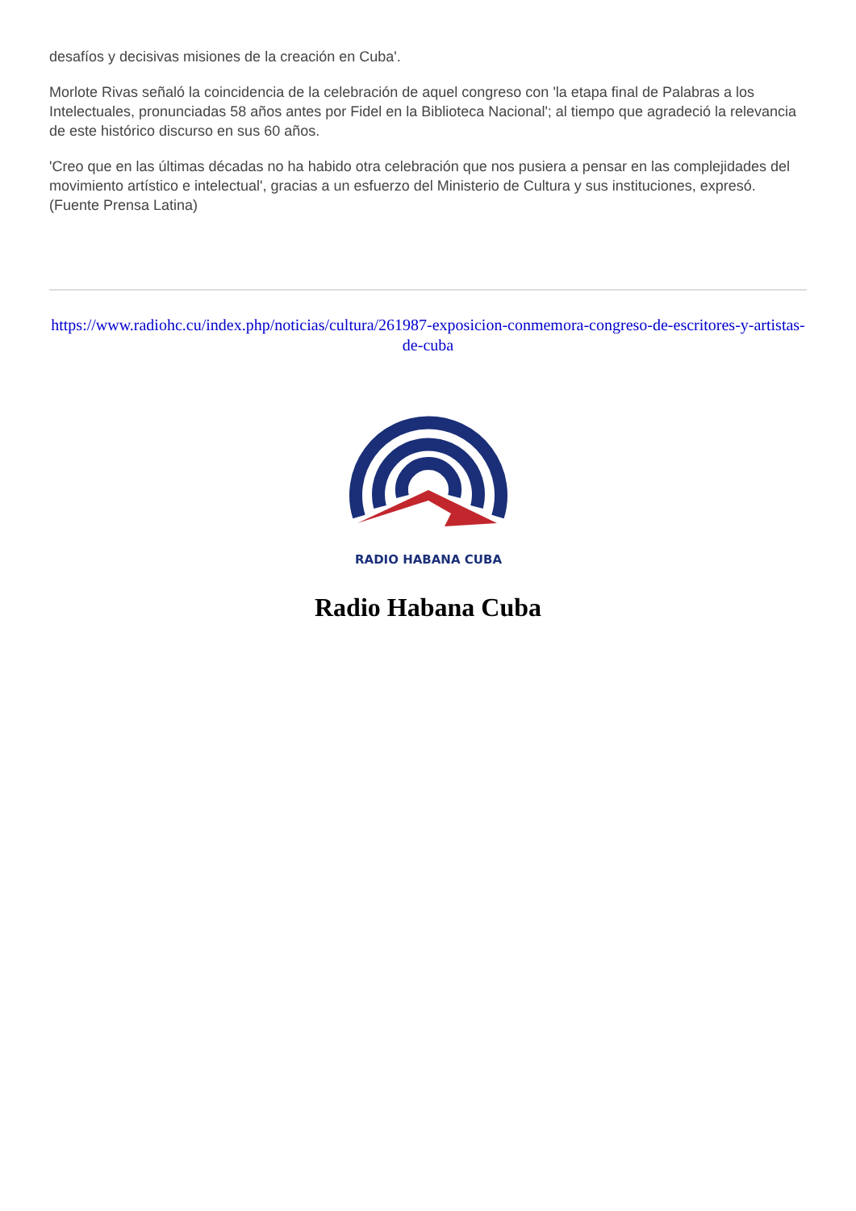desafíos y decisivas misiones de la creación en Cuba'.
Morlote Rivas señaló la coincidencia de la celebración de aquel congreso con 'la etapa final de Palabras a los Intelectuales, pronunciadas 58 años antes por Fidel en la Biblioteca Nacional'; al tiempo que agradeció la relevancia de este histórico discurso en sus 60 años.
'Creo que en las últimas décadas no ha habido otra celebración que nos pusiera a pensar en las complejidades del movimiento artístico e intelectual', gracias a un esfuerzo del Ministerio de Cultura y sus instituciones, expresó. (Fuente Prensa Latina)
https://www.radiohc.cu/index.php/noticias/cultura/261987-exposicion-conmemora-congreso-de-escritores-y-artistas-de-cuba
RADIO HABANA CUBA
Radio Habana Cuba